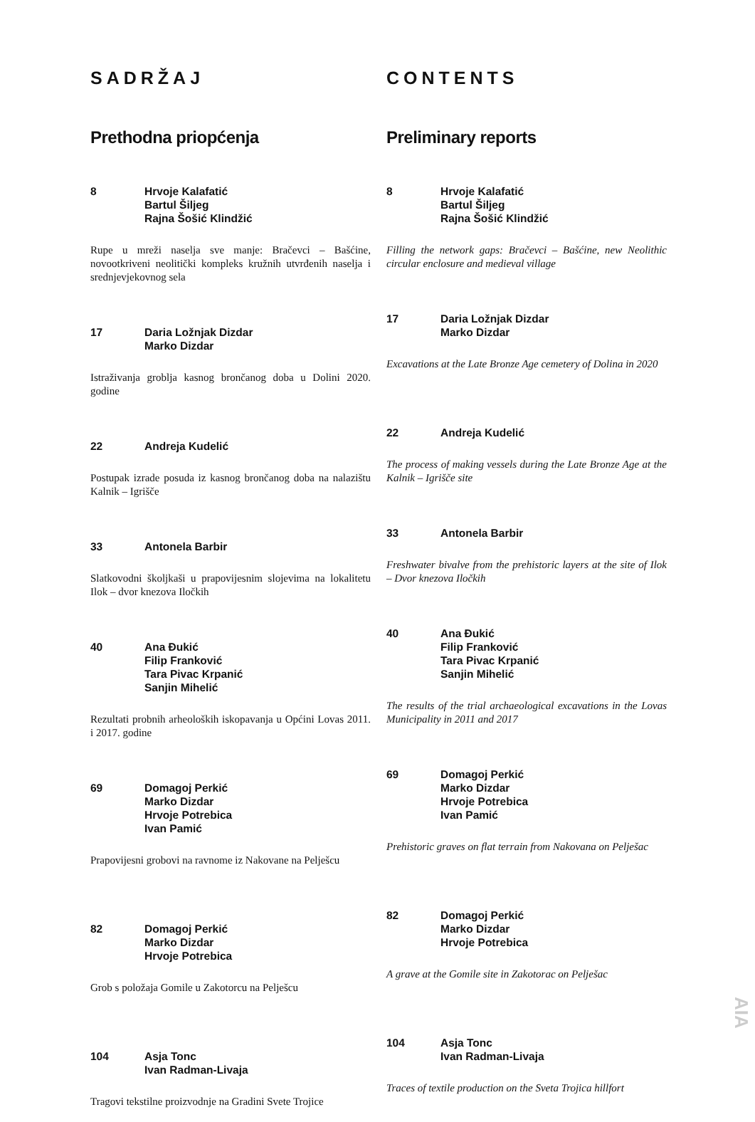SADRŽAJ
Prethodna priopćenja
8 Hrvoje Kalafatić
Bartul Šiljeg
Rajna Šošić Klindžić
Rupe u mreži naselja sve manje: Bračevci – Bašćine, novootkriveni neolitički kompleks kružnih utvrđenih naselja i srednjevjekovnog sela
17 Daria Ložnjak Dizdar
Marko Dizdar
Istraživanja groblja kasnog brončanog doba u Dolini 2020. godine
22 Andreja Kudelić
Postupak izrade posuda iz kasnog brončanog doba na nalazištu Kalnik – Igrišče
33 Antonela Barbir
Slatkovodni školjkaši u prapovijesnim slojevima na lokalitetu Ilok – dvor knezova Iločkih
40 Ana Đukić
Filip Franković
Tara Pivac Krpanić
Sanjin Mihelić
Rezultati probnih arheoloških iskopavanja u Općini Lovas 2011. i 2017. godine
69 Domagoj Perkić
Marko Dizdar
Hrvoje Potrebica
Ivan Pamić
Prapovijesni grobovi na ravnome iz Nakovane na Pelješcu
82 Domagoj Perkić
Marko Dizdar
Hrvoje Potrebica
Grob s položaja Gomile u Zakotorcu na Pelješcu
104 Asja Tonc
Ivan Radman-Livaja
Tragovi tekstilne proizvodnje na Gradini Svete Trojice
CONTENTS
Preliminary reports
8 Hrvoje Kalafatić
Bartul Šiljeg
Rajna Šošić Klindžić
Filling the network gaps: Bračevci – Bašćine, new Neolithic circular enclosure and medieval village
17 Daria Ložnjak Dizdar
Marko Dizdar
Excavations at the Late Bronze Age cemetery of Dolina in 2020
22 Andreja Kudelić
The process of making vessels during the Late Bronze Age at the Kalnik – Igrišče site
33 Antonela Barbir
Freshwater bivalve from the prehistoric layers at the site of Ilok – Dvor knezova Iločkih
40 Ana Đukić
Filip Franković
Tara Pivac Krpanić
Sanjin Mihelić
The results of the trial archaeological excavations in the Lovas Municipality in 2011 and 2017
69 Domagoj Perkić
Marko Dizdar
Hrvoje Potrebica
Ivan Pamić
Prehistoric graves on flat terrain from Nakovana on Pelješac
82 Domagoj Perkić
Marko Dizdar
Hrvoje Potrebica
A grave at the Gomile site in Zakotorac on Pelješac
104 Asja Tonc
Ivan Radman-Livaja
Traces of textile production on the Sveta Trojica hillfort
AIA